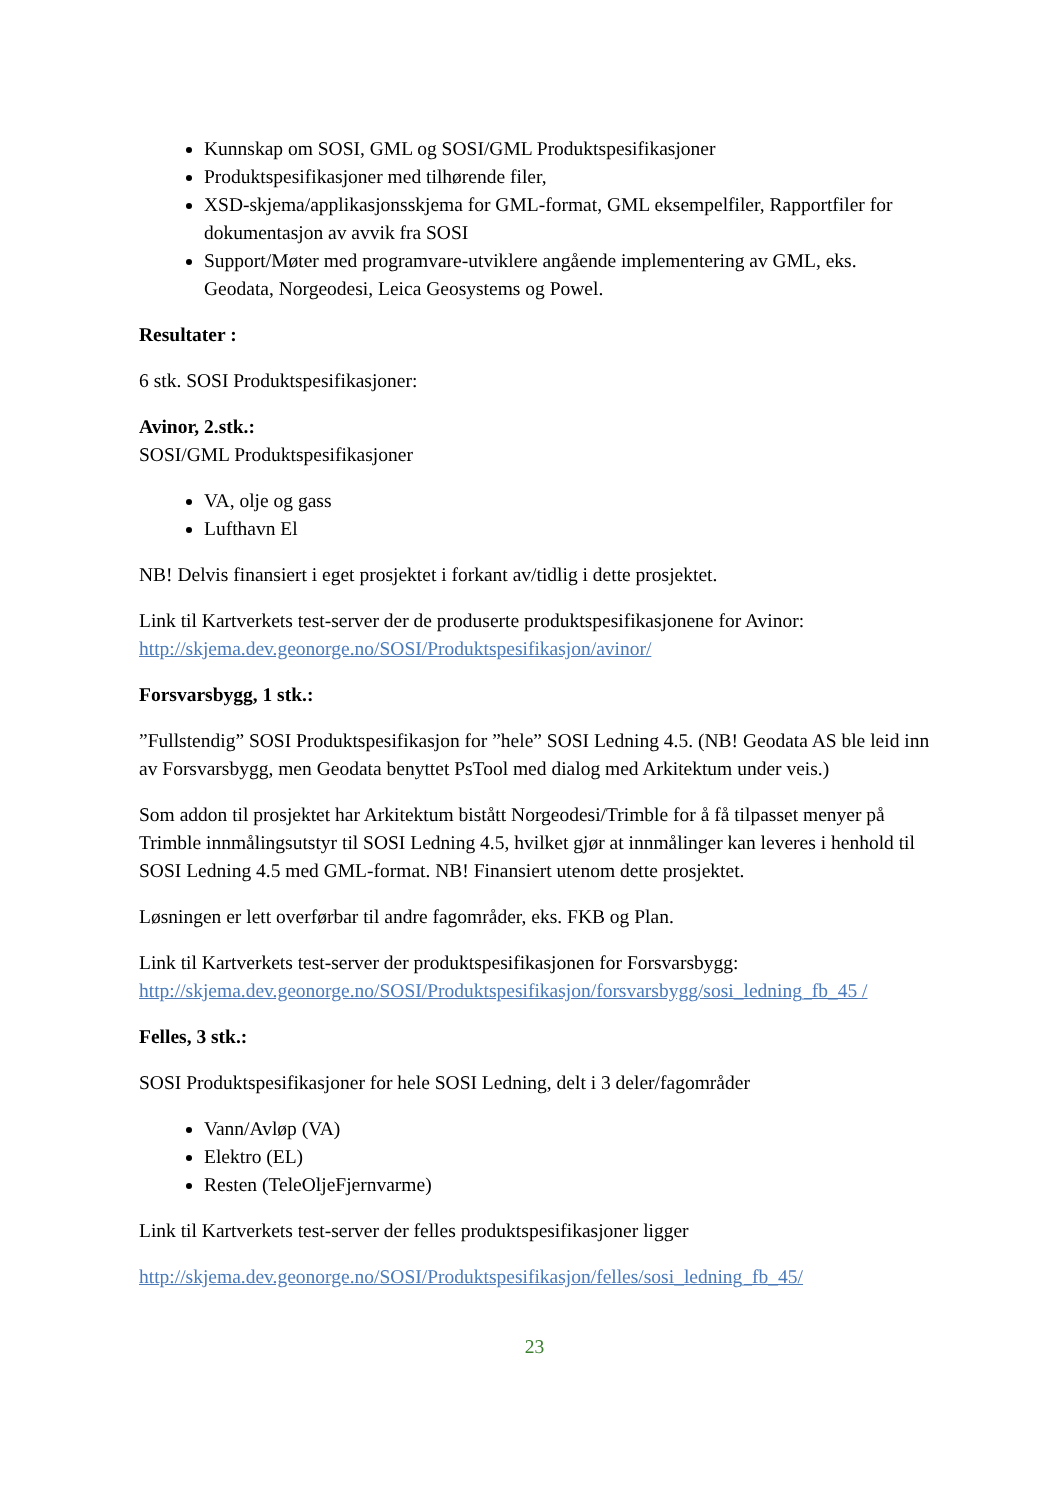Kunnskap om SOSI, GML og SOSI/GML Produktspesifikasjoner
Produktspesifikasjoner med tilhørende filer,
XSD-skjema/applikasjonsskjema for GML-format, GML eksempelfiler, Rapportfiler for dokumentasjon av avvik fra SOSI
Support/Møter med programvare-utviklere angående implementering av GML, eks. Geodata, Norgeodesi, Leica Geosystems og Powel.
Resultater :
6 stk. SOSI Produktspesifikasjoner:
Avinor, 2.stk.:
SOSI/GML Produktspesifikasjoner
VA, olje og gass
Lufthavn El
NB! Delvis finansiert i eget prosjektet i forkant av/tidlig i dette prosjektet.
Link til Kartverkets test-server der de produserte produktspesifikasjonene for Avinor: http://skjema.dev.geonorge.no/SOSI/Produktspesifikasjon/avinor/
Forsvarsbygg, 1 stk.:
”Fullstendig” SOSI Produktspesifikasjon for ”hele” SOSI Ledning 4.5. (NB! Geodata AS ble leid inn av Forsvarsbygg, men Geodata benyttet PsTool med dialog med Arkitektum under veis.)
Som addon til prosjektet har Arkitektum bistått Norgeodesi/Trimble for å få tilpasset menyer på Trimble innmålingsutstyr til SOSI Ledning 4.5, hvilket gjør at innmålinger kan leveres i henhold til SOSI Ledning 4.5 med GML-format. NB! Finansiert utenom dette prosjektet.
Løsningen er lett overførbar til andre fagområder, eks. FKB og Plan.
Link til Kartverkets test-server der produktspesifikasjonen for Forsvarsbygg: http://skjema.dev.geonorge.no/SOSI/Produktspesifikasjon/forsvarsbygg/sosi_ledning_fb_45 /
Felles, 3 stk.:
SOSI Produktspesifikasjoner for hele SOSI Ledning, delt i 3 deler/fagområder
Vann/Avløp (VA)
Elektro (EL)
Resten (TeleOljeFjernvarme)
Link til Kartverkets test-server der felles produktspesifikasjoner ligger
http://skjema.dev.geonorge.no/SOSI/Produktspesifikasjon/felles/sosi_ledning_fb_45/
23